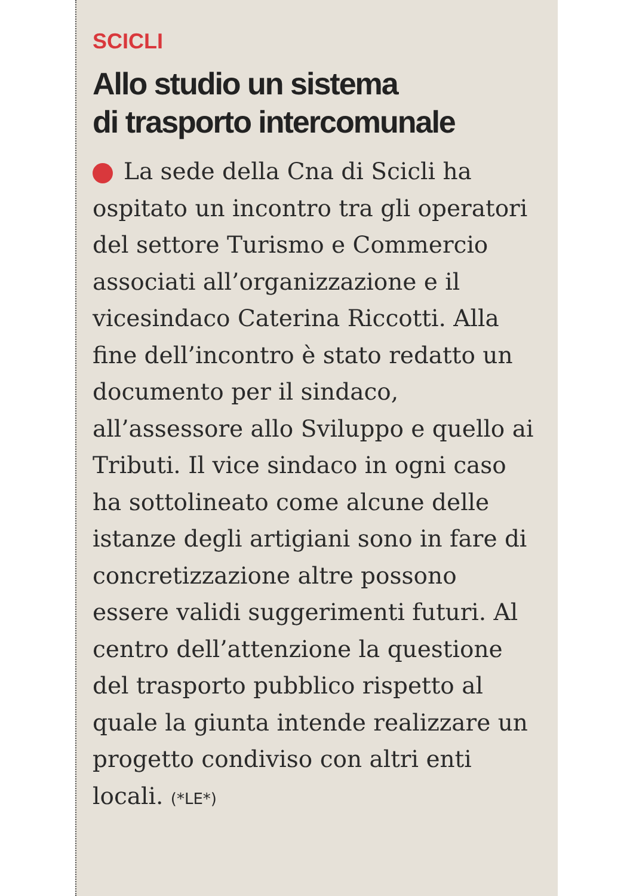SCICLI
Allo studio un sistema
di trasporto intercomunale
La sede della Cna di Scicli ha ospitato un incontro tra gli operatori del settore Turismo e Commercio associati all’organizzazione e il vicesindaco Caterina Riccotti. Alla fine dell’incontro è stato redatto un documento per il sindaco, all’assessore allo Sviluppo e quello ai Tributi. Il vice sindaco in ogni caso ha sottolineato come alcune delle istanze degli artigiani sono in fare di concretizzazione altre possono essere validi suggerimenti futuri. Al centro dell’attenzione la questione del trasporto pubblico rispetto al quale la giunta intende realizzare un progetto condiviso con altri enti locali. (*LE*)